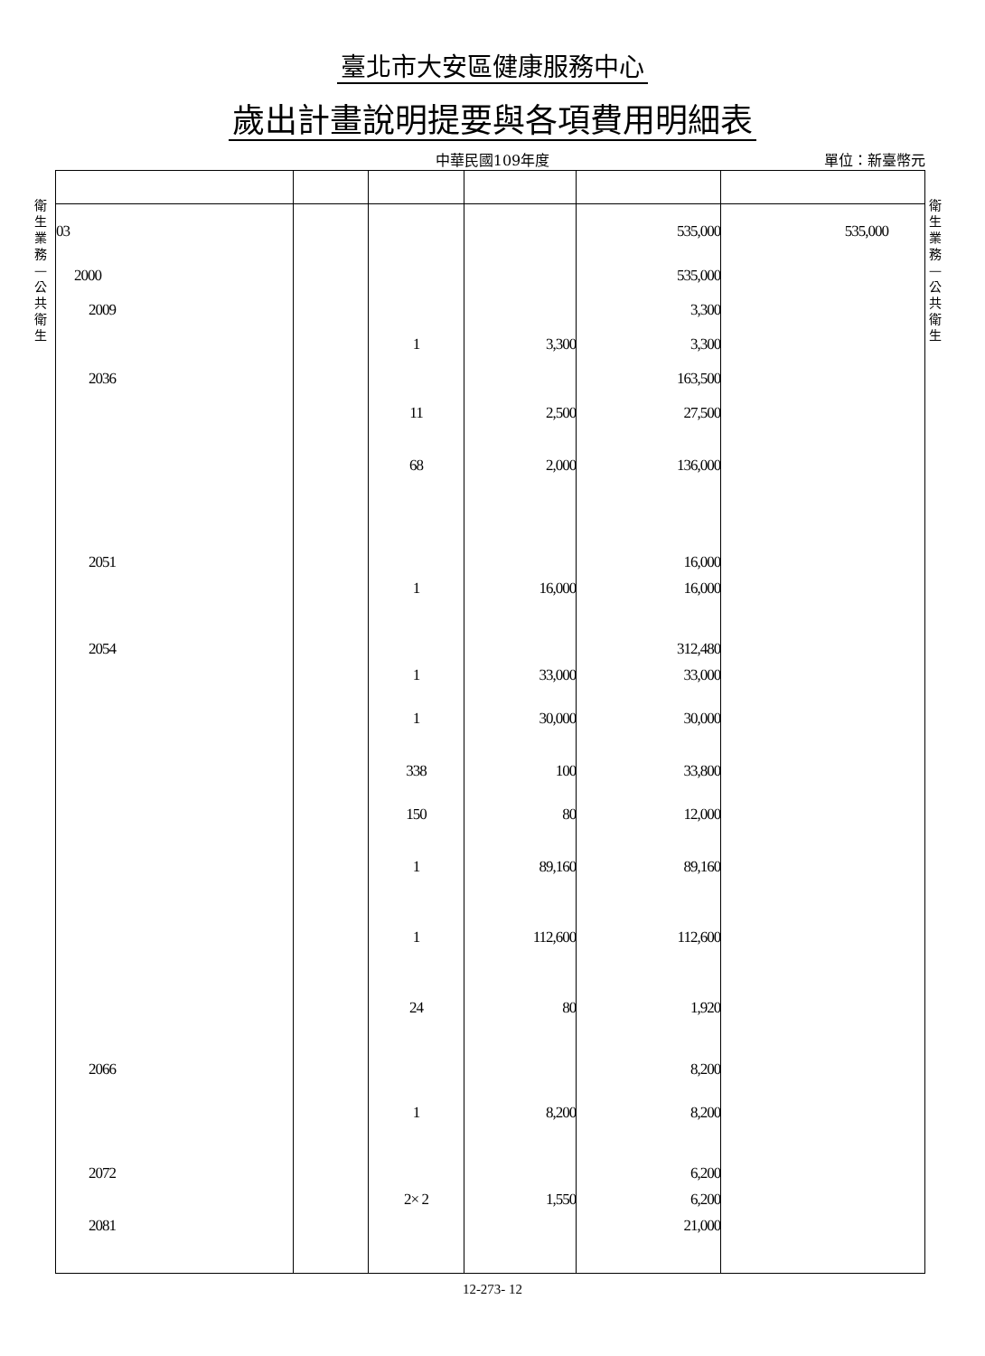臺北市大安區健康服務中心
歲出計畫說明提要與各項費用明細表
中華民國109年度 單位：新臺幣元
衛生業務—公共衛生
衛生業務—公共衛生
| 03 | | | | 535,000 | 535,000 |
| 2000 | | | | 535,000 | |
| 2009 | | | | 3,300 | |
| | | 1 | 3,300 | 3,300 | |
| 2036 | | | | 163,500 | |
| | | 11 | 2,500 | 27,500 | |
| | | 68 | 2,000 | 136,000 | |
| 2051 | | | | 16,000 | |
| | | 1 | 16,000 | 16,000 | |
| 2054 | | | | 312,480 | |
| | | 1 | 33,000 | 33,000 | |
| | | 1 | 30,000 | 30,000 | |
| | | 338 | 100 | 33,800 | |
| | | 150 | 80 | 12,000 | |
| | | 1 | 89,160 | 89,160 | |
| | | 1 | 112,600 | 112,600 | |
| | | 24 | 80 | 1,920 | |
| 2066 | | | | 8,200 | |
| | | 1 | 8,200 | 8,200 | |
| 2072 | | | | 6,200 | |
| | | 2× 2 | 1,550 | 6,200 | |
| 2081 | | | | 21,000 | |
12-273- 12